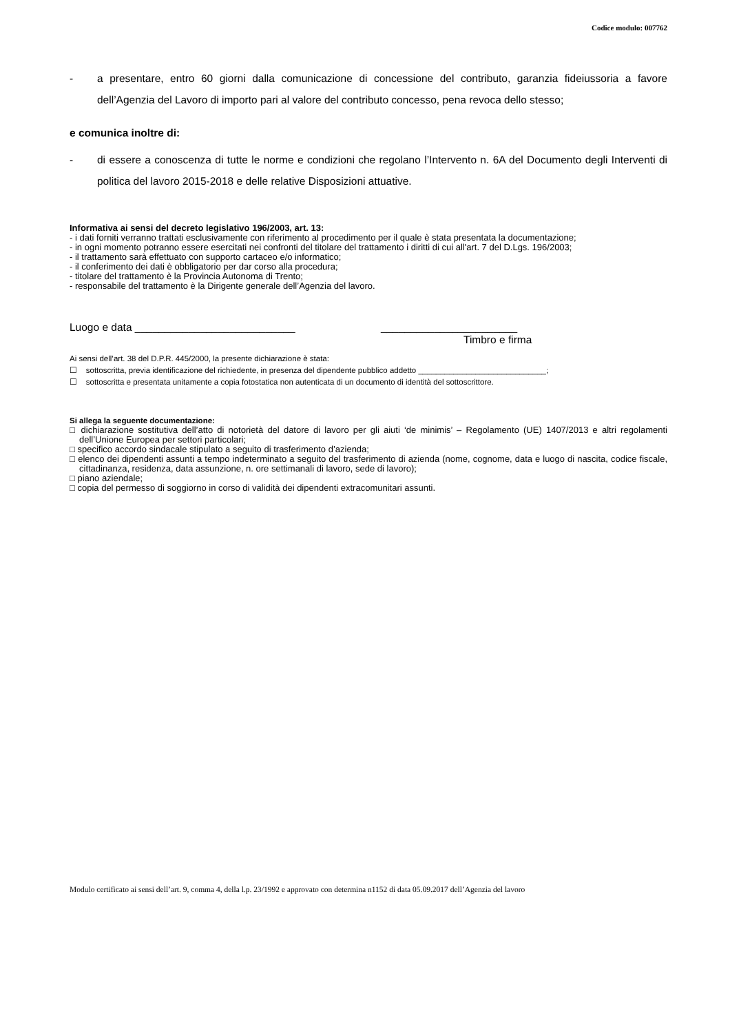Codice modulo: 007762
- a presentare, entro 60 giorni dalla comunicazione di concessione del contributo, garanzia fideiussoria a favore dell’Agenzia del Lavoro di importo pari al valore del contributo concesso, pena revoca dello stesso;
e comunica inoltre di:
- di essere a conoscenza di tutte le norme e condizioni che regolano l’Intervento n. 6A del Documento degli Interventi di politica del lavoro 2015-2018 e delle relative Disposizioni attuative.
Informativa ai sensi del decreto legislativo 196/2003, art. 13:
- i dati forniti verranno trattati esclusivamente con riferimento al procedimento per il quale è stata presentata la documentazione;
- in ogni momento potranno essere esercitati nei confronti del titolare del trattamento i diritti di cui all'art. 7 del D.Lgs. 196/2003;
- il trattamento sarà effettuato con supporto cartaceo e/o informatico;
- il conferimento dei dati è obbligatorio per dar corso alla procedura;
- titolare del trattamento è la Provincia Autonoma di Trento;
- responsabile del trattamento è la Dirigente generale dell’Agenzia del lavoro.
Luogo e data ___________________________ _______________________
Timbro e firma
Ai sensi dell’art. 38 del D.P.R. 445/2000, la presente dichiarazione è stata:
☐ sottoscritta, previa identificazione del richiedente, in presenza del dipendente pubblico addetto _____________________________;
☐ sottoscritta e presentata unitamente a copia fotostatica non autenticata di un documento di identità del sottoscrittore.
Si allega la seguente documentazione:
□ dichiarazione sostitutiva dell’atto di notorietà del datore di lavoro per gli aiuti ‘de minimis’ – Regolamento (UE) 1407/2013 e altri regolamenti dell’Unione Europea per settori particolari;
□ specifico accordo sindacale stipulato a seguito di trasferimento d’azienda;
□ elenco dei dipendenti assunti a tempo indeterminato a seguito del trasferimento di azienda (nome, cognome, data e luogo di nascita, codice fiscale, cittadinanza, residenza, data assunzione, n. ore settimanali di lavoro, sede di lavoro);
□ piano aziendale;
□ copia del permesso di soggiorno in corso di validità dei dipendenti extracomunitari assunti.
Modulo certificato ai sensi dell’art. 9, comma 4, della l.p. 23/1992 e approvato con determina n1152 di data 05.09.2017 dell’Agenzia del lavoro